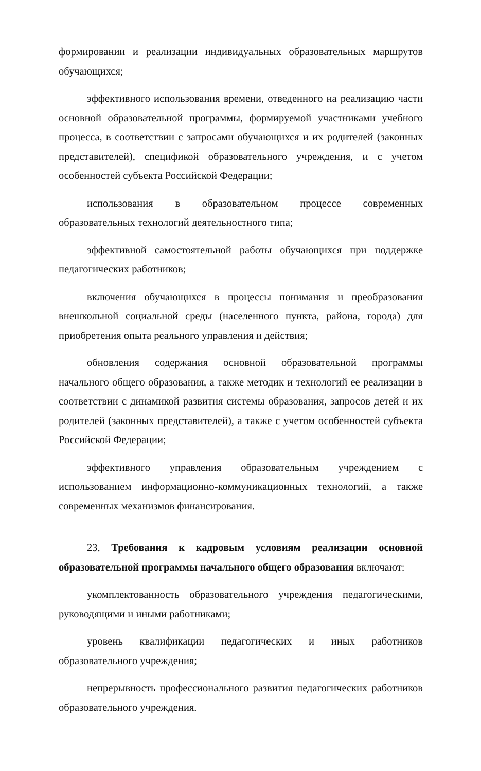формировании и реализации индивидуальных образовательных маршрутов обучающихся;
эффективного использования времени, отведенного на реализацию части основной образовательной программы, формируемой участниками учебного процесса, в соответствии с запросами обучающихся и их родителей (законных представителей), спецификой образовательного учреждения, и с учетом особенностей субъекта Российской Федерации;
использования в образовательном процессе современных образовательных технологий деятельностного типа;
эффективной самостоятельной работы обучающихся при поддержке педагогических работников;
включения обучающихся в процессы понимания и преобразования внешкольной социальной среды (населенного пункта, района, города) для приобретения опыта реального управления и действия;
обновления содержания основной образовательной программы начального общего образования, а также методик и технологий ее реализации в соответствии с динамикой развития системы образования, запросов детей и их родителей (законных представителей), а также с учетом особенностей субъекта Российской Федерации;
эффективного управления образовательным учреждением с использованием информационно-коммуникационных технологий, а также современных механизмов финансирования.
23. Требования к кадровым условиям реализации основной образовательной программы начального общего образования включают:
укомплектованность образовательного учреждения педагогическими, руководящими и иными работниками;
уровень квалификации педагогических и иных работников образовательного учреждения;
непрерывность профессионального развития педагогических работников образовательного учреждения.